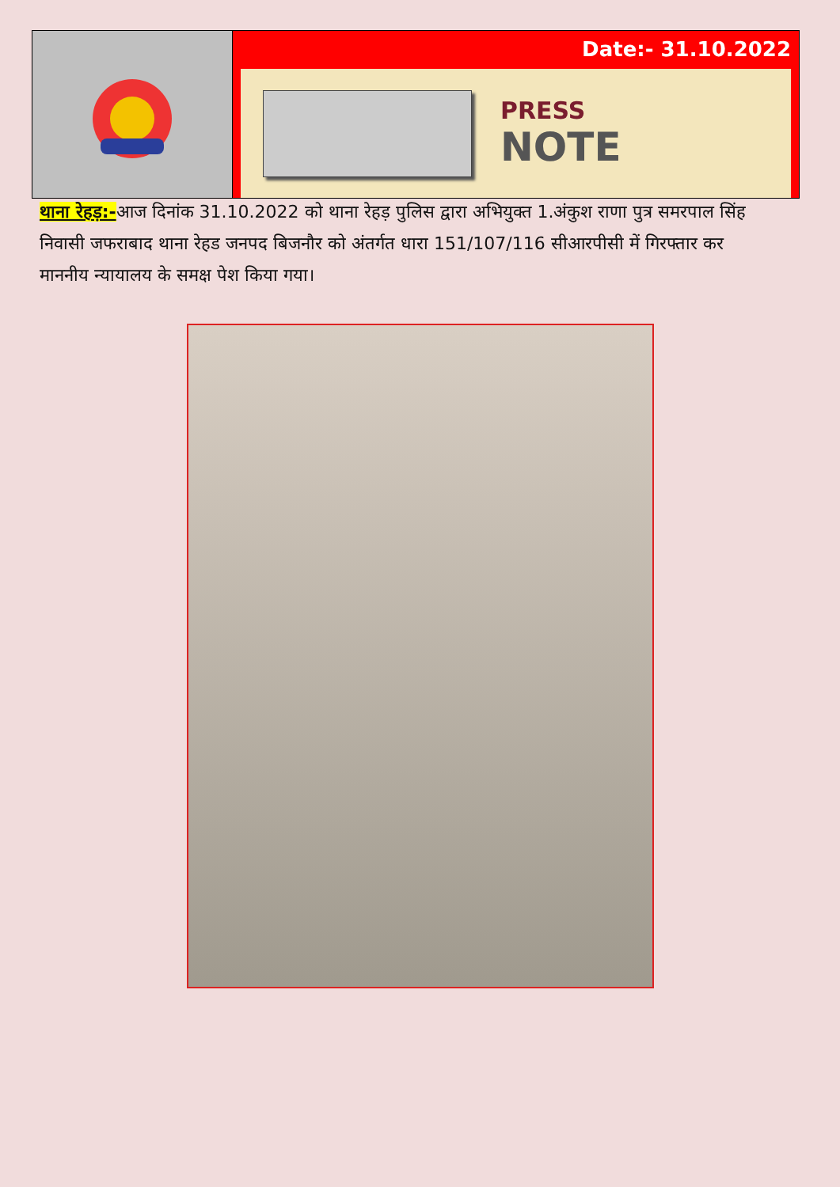Date:- 31.10.2022
PRESS
NOTE
थाना रेहड़:-आज दिनांक 31.10.2022 को थाना रेहड़ पुलिस द्वारा अभियुक्त 1.अंकुश राणा पुत्र समरपाल सिंह निवासी जफराबाद थाना रेहड जनपद बिजनौर को अंतर्गत धारा 151/107/116 सीआरपीसी में गिरफ्तार कर माननीय न्यायालय के समक्ष पेश किया गया।